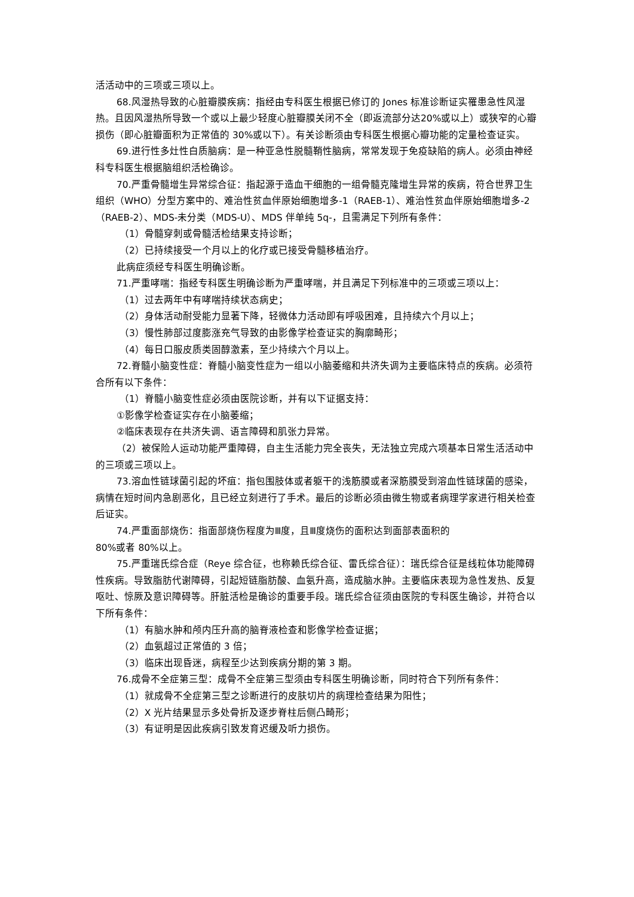活活动中的三项或三项以上。
68.风湿热导致的心脏瓣膜疾病：指经由专科医生根据已修订的 Jones 标准诊断证实罹患急性风湿热。且因风湿热所导致一个或以上最少轻度心脏瓣膜关闭不全（即返流部分达20%或以上）或狭窄的心瓣损伤（即心脏瓣面积为正常值的 30%或以下）。有关诊断须由专科医生根据心瓣功能的定量检查证实。
69.进行性多灶性白质脑病：是一种亚急性脱髓鞘性脑病，常常发现于免疫缺陷的病人。必须由神经科专科医生根据脑组织活检确诊。
70.严重骨髓增生异常综合征：指起源于造血干细胞的一组骨髓克隆增生异常的疾病，符合世界卫生组织（WHO）分型方案中的、难治性贫血伴原始细胞增多-1（RAEB-1）、难治性贫血伴原始细胞增多-2（RAEB-2）、MDS-未分类（MDS-U）、MDS 伴单纯 5q-，且需满足下列所有条件：
（1）骨髓穿刺或骨髓活检结果支持诊断；
（2）已持续接受一个月以上的化疗或已接受骨髓移植治疗。
此病症须经专科医生明确诊断。
71.严重哮喘：指经专科医生明确诊断为严重哮喘，并且满足下列标准中的三项或三项以上：
（1）过去两年中有哮喘持续状态病史；
（2）身体活动耐受能力显著下降，轻微体力活动即有呼吸困难，且持续六个月以上；
（3）慢性肺部过度膨涨充气导致的由影像学检查证实的胸廓畸形；
（4）每日口服皮质类固醇激素，至少持续六个月以上。
72.脊髓小脑变性症：脊髓小脑变性症为一组以小脑萎缩和共济失调为主要临床特点的疾病。必须符合所有以下条件：
（1）脊髓小脑变性症必须由医院诊断，并有以下证据支持：
①影像学检查证实存在小脑萎缩；
②临床表现存在共济失调、语言障碍和肌张力异常。
（2）被保险人运动功能严重障碍，自主生活能力完全丧失，无法独立完成六项基本日常生活活动中的三项或三项以上。
73.溶血性链球菌引起的坏疽：指包围肢体或者躯干的浅筋膜或者深筋膜受到溶血性链球菌的感染，病情在短时间内急剧恶化，且已经立刻进行了手术。最后的诊断必须由微生物或者病理学家进行相关检查后证实。
74.严重面部烧伤：指面部烧伤程度为Ⅲ度，且Ⅲ度烧伤的面积达到面部表面积的
80%或者 80%以上。
75.严重瑞氏综合症（Reye 综合征，也称赖氏综合征、雷氏综合征）：瑞氏综合征是线粒体功能障碍性疾病。导致脂肪代谢障碍，引起短链脂肪酸、血氨升高，造成脑水肿。主要临床表现为急性发热、反复呕吐、惊厥及意识障碍等。肝脏活检是确诊的重要手段。瑞氏综合征须由医院的专科医生确诊，并符合以下所有条件：
（1）有脑水肿和颅内压升高的脑脊液检查和影像学检查证据；
（2）血氨超过正常值的 3 倍；
（3）临床出现昏迷，病程至少达到疾病分期的第 3 期。
76.成骨不全症第三型：成骨不全症第三型须由专科医生明确诊断，同时符合下列所有条件：
（1）就成骨不全症第三型之诊断进行的皮肤切片的病理检查结果为阳性；
（2）X 光片结果显示多处骨折及逐步脊柱后侧凸畸形；
（3）有证明是因此疾病引致发育迟缓及听力损伤。